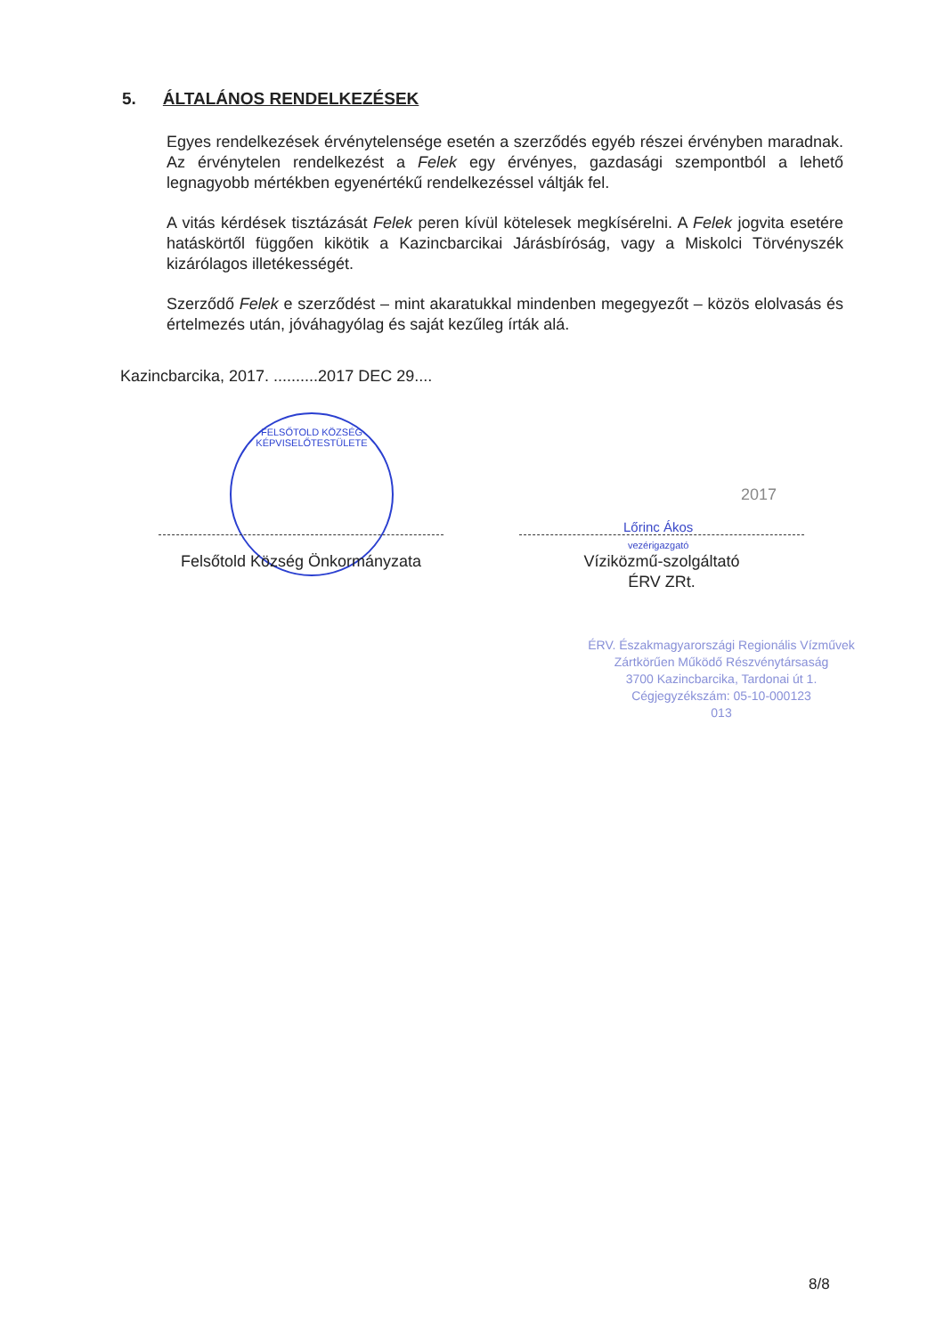5. ÁLTALÁNOS RENDELKEZÉSEK
Egyes rendelkezések érvénytelensége esetén a szerződés egyéb részei érvényben maradnak. Az érvénytelen rendelkezést a Felek egy érvényes, gazdasági szempontból a lehető legnagyobb mértékben egyenértékű rendelkezéssel váltják fel.
A vitás kérdések tisztázását Felek peren kívül kötelesek megkísérelni. A Felek jogvita esetére hatáskörtől függően kikötik a Kazincbarcikai Járásbíróság, vagy a Miskolci Törvényszék kizárólagos illetékességét.
Szerződő Felek e szerződést – mint akaratukkal mindenben megegyezőt – közös elolvasás és értelmezés után, jóváhagyólag és saját kezűleg írták alá.
Kazincbarcika, 2017. ..........2017 DEC 29....
FELSŐTOLD KÖZSÉG KÉPVISELŐTESTÜLETE
Felsőtold Község Önkormányzata
Lőrinc Ákos
vezérigazgató
2017
Víziközmű-szolgáltató
ÉRV ZRt.
ÉRV. Északmagyarországi Regionális Vízművek
Zártkörűen Működő Részvénytársaság
3700 Kazincbarcika, Tardonai út 1.
Cégjegyzékszám: 05-10-000123
013
8/8